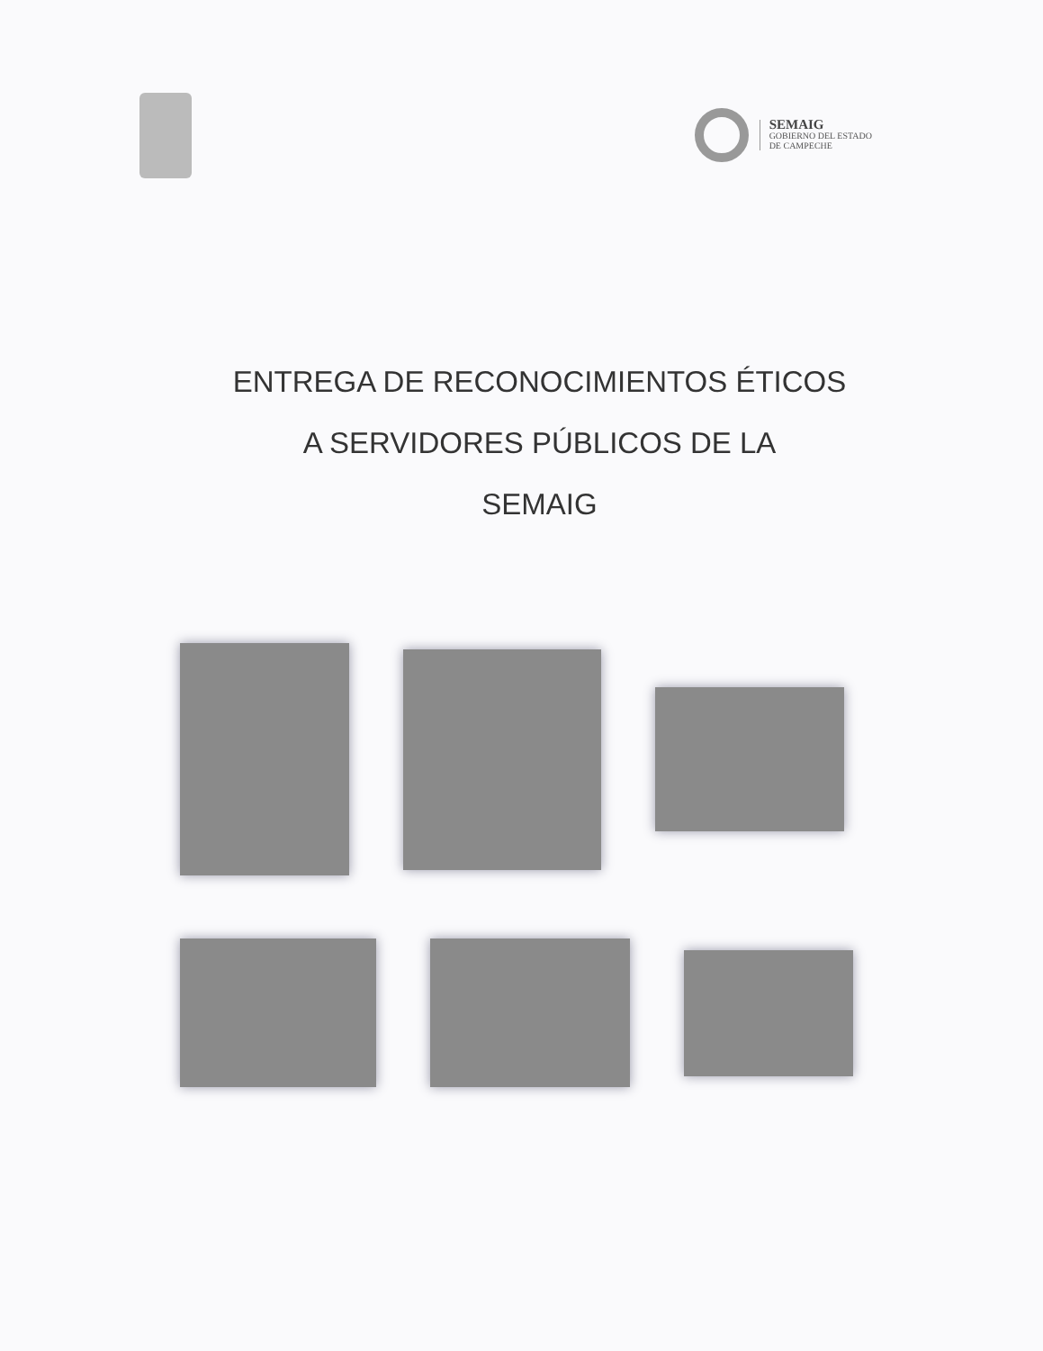SEMAIG
GOBIERNO DEL ESTADO
DE CAMPECHE
ENTREGA DE RECONOCIMIENTOS ÉTICOS
A SERVIDORES PÚBLICOS DE LA
SEMAIG